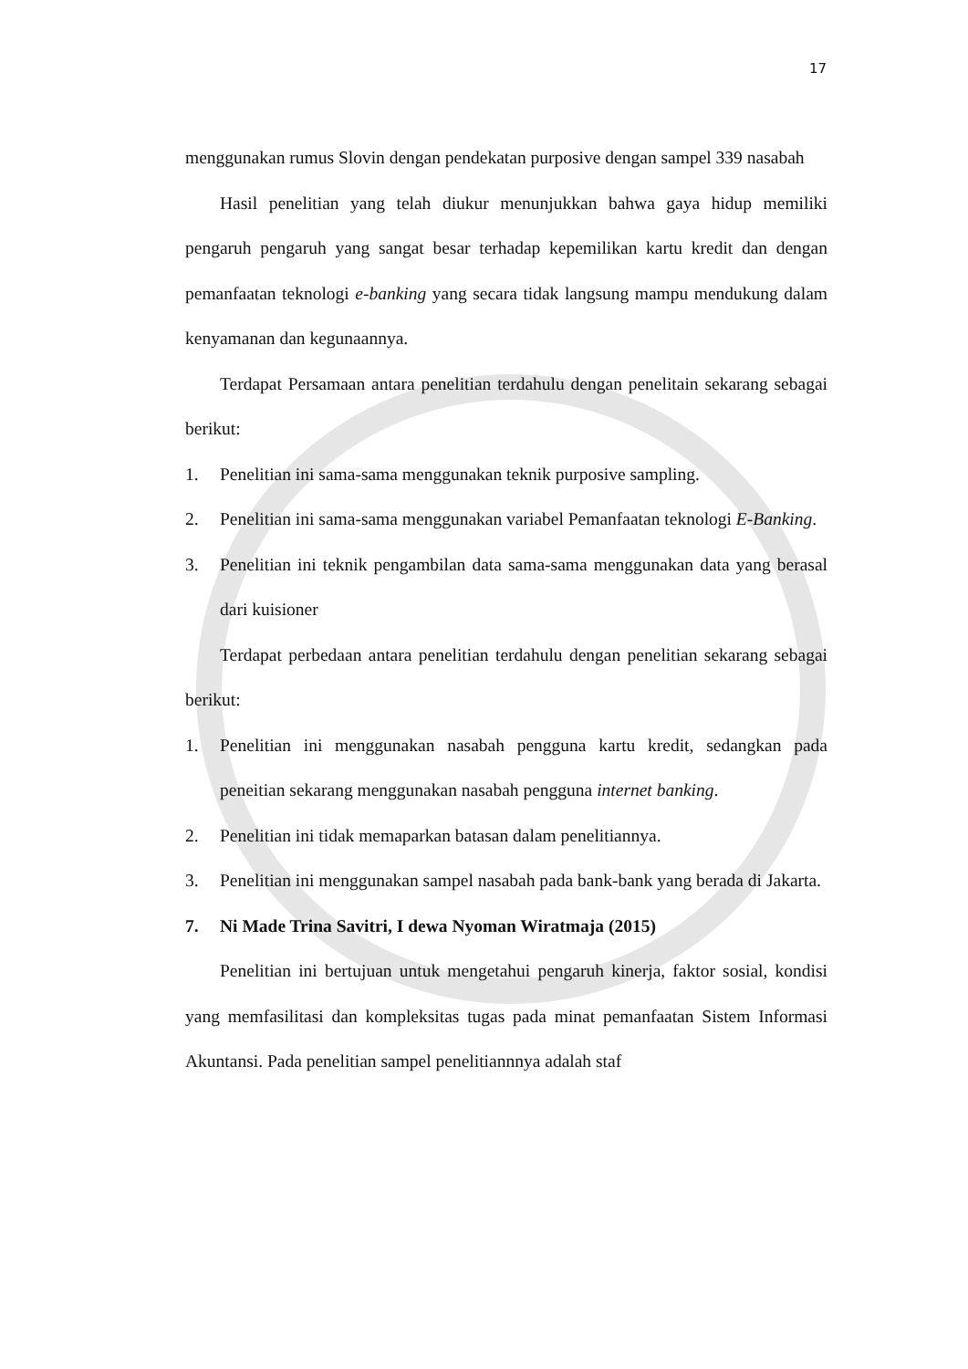17
menggunakan rumus Slovin dengan pendekatan purposive dengan sampel 339 nasabah
Hasil penelitian yang telah diukur menunjukkan bahwa gaya hidup memiliki pengaruh pengaruh yang sangat besar terhadap kepemilikan kartu kredit dan dengan pemanfaatan teknologi e-banking yang secara tidak langsung mampu mendukung dalam kenyamanan dan kegunaannya.
Terdapat Persamaan antara penelitian terdahulu dengan penelitain sekarang sebagai berikut:
1. Penelitian ini sama-sama menggunakan teknik purposive sampling.
2. Penelitian ini sama-sama menggunakan variabel Pemanfaatan teknologi E-Banking.
3. Penelitian ini teknik pengambilan data sama-sama menggunakan data yang berasal dari kuisioner
Terdapat perbedaan antara penelitian terdahulu dengan penelitian sekarang sebagai berikut:
1. Penelitian ini menggunakan nasabah pengguna kartu kredit, sedangkan pada peneitian sekarang menggunakan nasabah pengguna internet banking.
2. Penelitian ini tidak memaparkan batasan dalam penelitiannya.
3. Penelitian ini menggunakan sampel nasabah pada bank-bank yang berada di Jakarta.
7. Ni Made Trina Savitri, I dewa Nyoman Wiratmaja (2015)
Penelitian ini bertujuan untuk mengetahui pengaruh kinerja, faktor sosial, kondisi yang memfasilitasi dan kompleksitas tugas pada minat pemanfaatan Sistem Informasi Akuntansi. Pada penelitian sampel penelitiannnya adalah staf